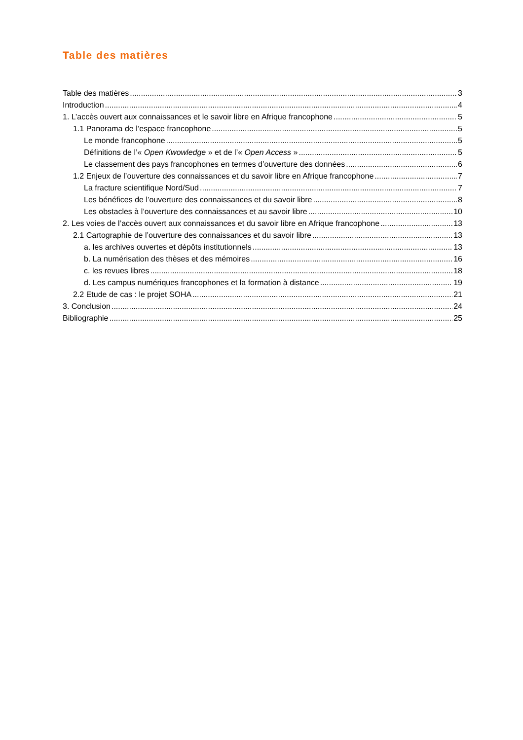Table des matières
Table des matières 3
Introduction 4
1. L’accès ouvert aux connaissances et le savoir libre en Afrique francophone 5
1.1 Panorama de l’espace francophone 5
Le monde francophone 5
Définitions de l’« Open Kwowledge » et de l’« Open Access » 5
Le classement des pays francophones en termes d’ouverture des données 6
1.2 Enjeux de l’ouverture des connaissances et du savoir libre en Afrique francophone 7
La fracture scientifique Nord/Sud 7
Les bénéfices de l’ouverture des connaissances et du savoir libre 8
Les obstacles à l’ouverture des connaissances et au savoir libre 10
2. Les voies de l’accès ouvert aux connaissances et du savoir libre en Afrique francophone 13
2.1 Cartographie de l’ouverture des connaissances et du savoir libre 13
a. les archives ouvertes et dépôts institutionnels 13
b. La numérisation des thèses et des mémoires 16
c. les revues libres 18
d. Les campus numériques francophones et la formation à distance 19
2.2 Etude de cas : le projet SOHA 21
3. Conclusion 24
Bibliographie 25